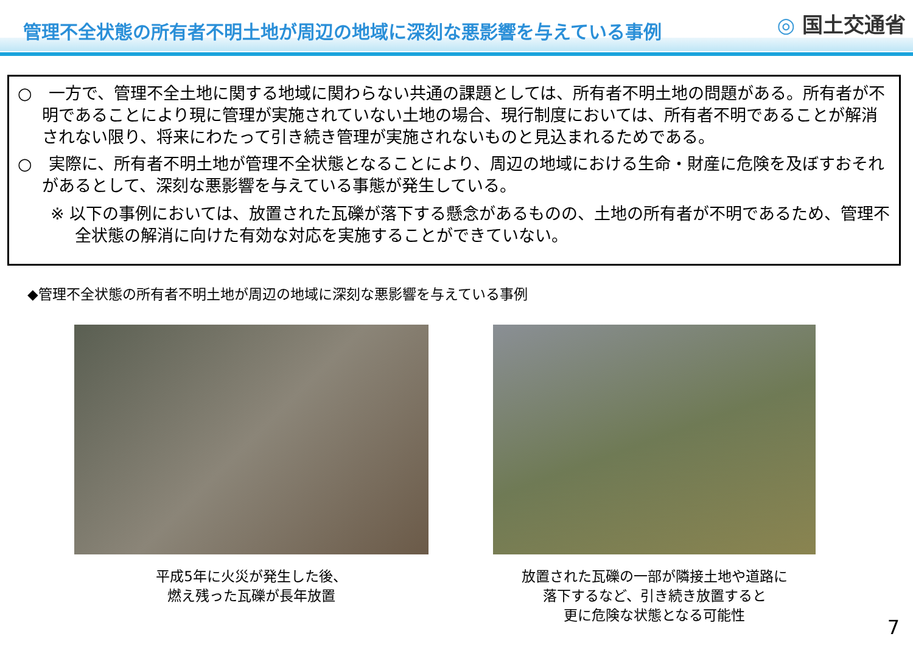管理不全状態の所有者不明土地が周辺の地域に深刻な悪影響を与えている事例 ◎ 国土交通省
○　一方で、管理不全土地に関する地域に関わらない共通の課題としては、所有者不明土地の問題がある。所有者が不明であることにより現に管理が実施されていない土地の場合、現行制度においては、所有者不明であることが解消されない限り、将来にわたって引き続き管理が実施されないものと見込まれるためである。
○　実際に、所有者不明土地が管理不全状態となることにより、周辺の地域における生命・財産に危険を及ぼすおそれがあるとして、深刻な悪影響を与えている事態が発生している。
※ 以下の事例においては、放置された瓦礫が落下する懸念があるものの、土地の所有者が不明であるため、管理不全状態の解消に向けた有効な対応を実施することができていない。
◆管理不全状態の所有者不明土地が周辺の地域に深刻な悪影響を与えている事例
平成5年に火災が発生した後、
燃え残った瓦礫が長年放置
放置された瓦礫の一部が隣接土地や道路に
落下するなど、引き続き放置すると
更に危険な状態となる可能性
7